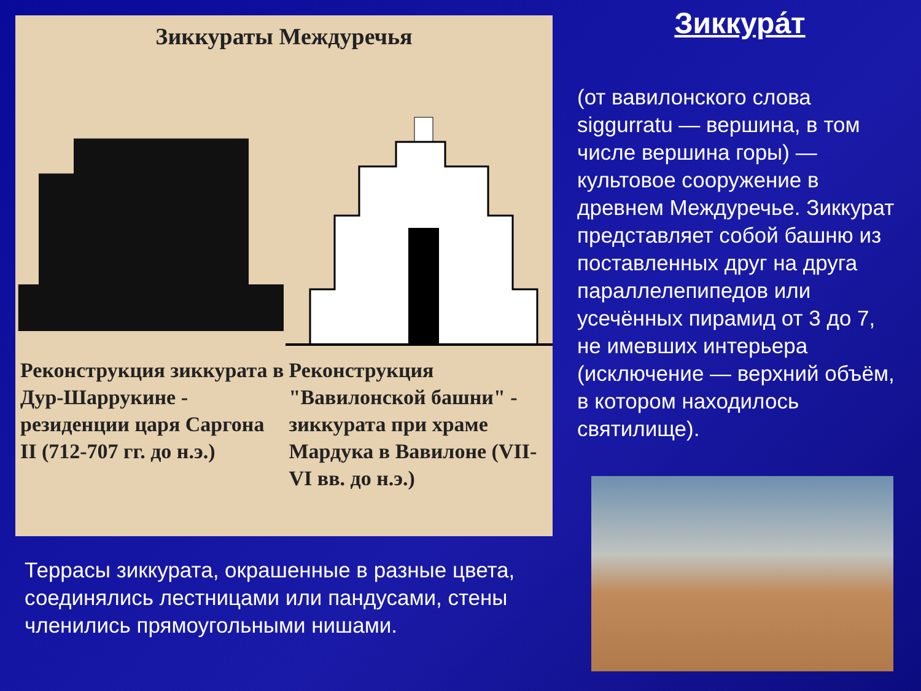Зиккураты Междуречья
Реконструкция зиккурата в Дур-Шаррукине - резиденции царя Саргона II (712-707 гг. до н.э.)
Реконструкция "Вавилонской башни" - зиккурата при храме Мардука в Вавилоне (VII-VI вв. до н.э.)
Зиккура́т
(от вавилонского слова siggurratu — вершина, в том числе вершина горы) — культовое сооружение в древнем Междуречье. Зиккурат представляет собой башню из поставленных друг на друга параллелепипедов или усечённых пирамид от 3 до 7, не имевших интерьера (исключение — верхний объём, в котором находилось святилище).
Террасы зиккурата, окрашенные в разные цвета, соединялись лестницами или пандусами, стены членились прямоугольными нишами.